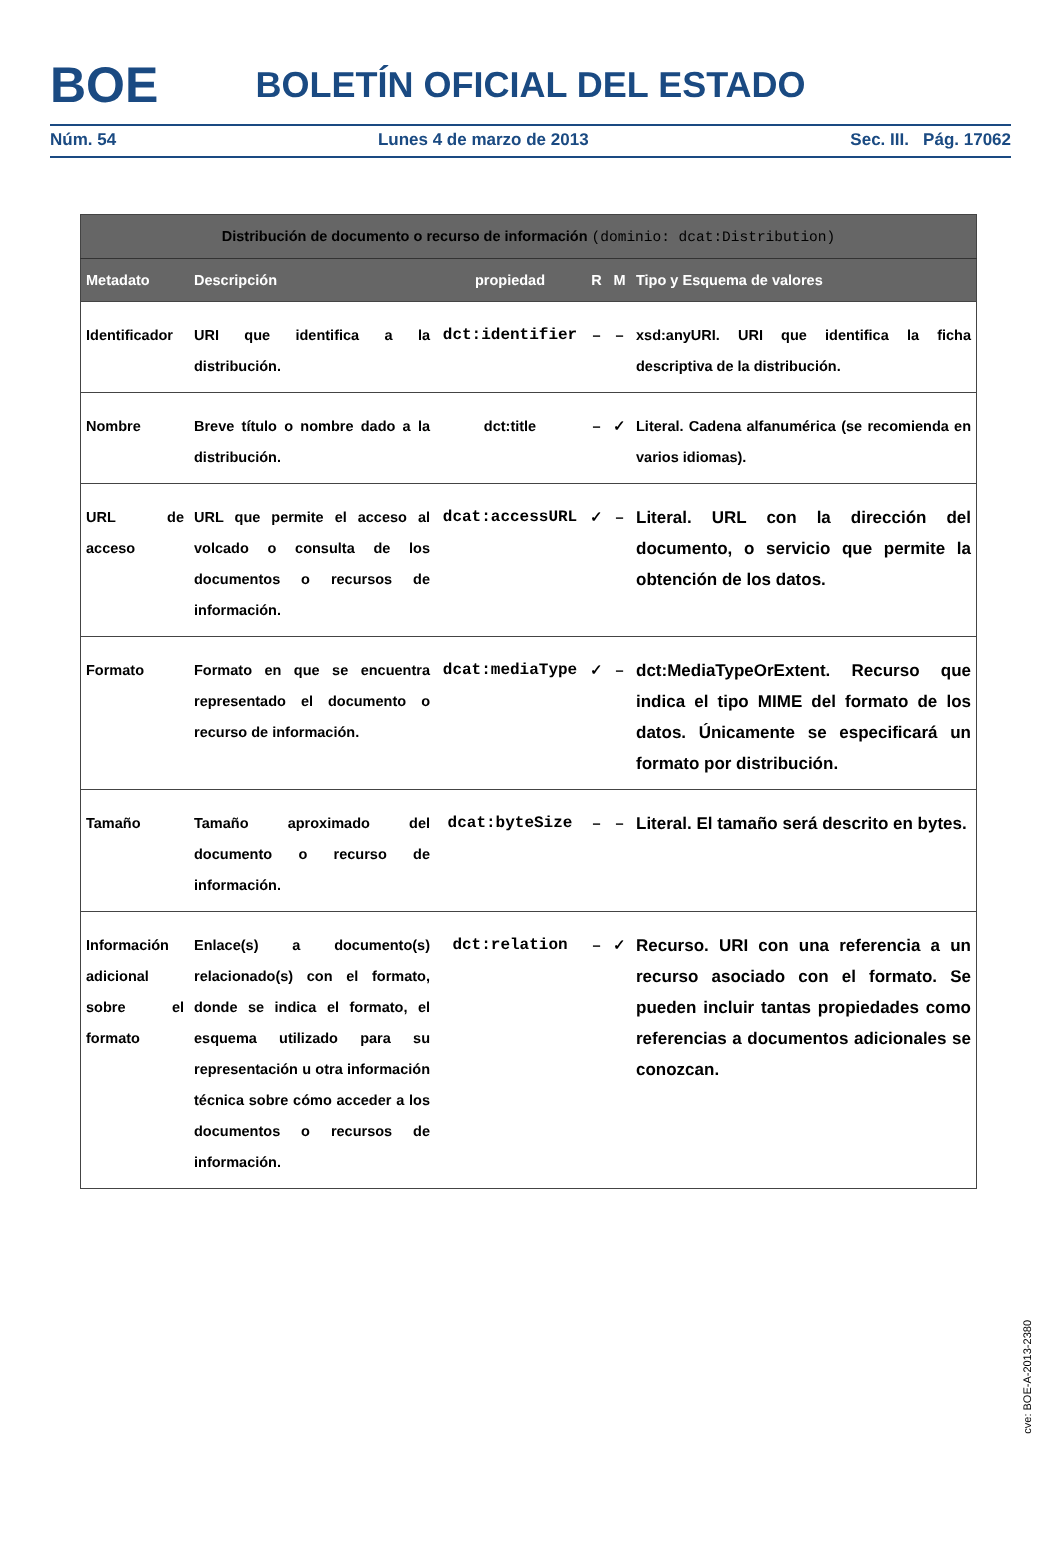BOE
BOLETÍN OFICIAL DEL ESTADO
Núm. 54 Lunes 4 de marzo de 2013 Sec. III. Pág. 17062
| Distribución de documento o recurso de información (dominio: dcat:Distribution) | | | | | |
| --- | --- | --- | --- | --- | --- |
| Metadato | Descripción | propiedad | R | M | Tipo y Esquema de valores |
| Identificador | URI que identifica a la distribución. | dct:identifier | – | – | xsd:anyURI. URI que identifica la ficha descriptiva de la distribución. |
| Nombre | Breve título o nombre dado a la distribución. | dct:title | – | ✓ | Literal. Cadena alfanumérica (se recomienda en varios idiomas). |
| URL de acceso | URL que permite el acceso al volcado o consulta de los documentos o recursos de información. | dcat:accessURL | ✓ | – | Literal. URL con la dirección del documento, o servicio que permite la obtención de los datos. |
| Formato | Formato en que se encuentra representado el documento o recurso de información. | dcat:mediaType | ✓ | – | dct:MediaTypeOrExtent. Recurso que indica el tipo MIME del formato de los datos. Únicamente se especificará un formato por distribución. |
| Tamaño | Tamaño aproximado del documento o recurso de información. | dcat:byteSize | – | – | Literal. El tamaño será descrito en bytes. |
| Información adicional sobre el formato | Enlace(s) a documento(s) relacionado(s) con el formato, donde se indica el formato, el esquema utilizado para su representación u otra información técnica sobre cómo acceder a los documentos o recursos de información. | dct:relation | – | ✓ | Recurso. URI con una referencia a un recurso asociado con el formato. Se pueden incluir tantas propiedades como referencias a documentos adicionales se conozcan. |
cve: BOE-A-2013-2380